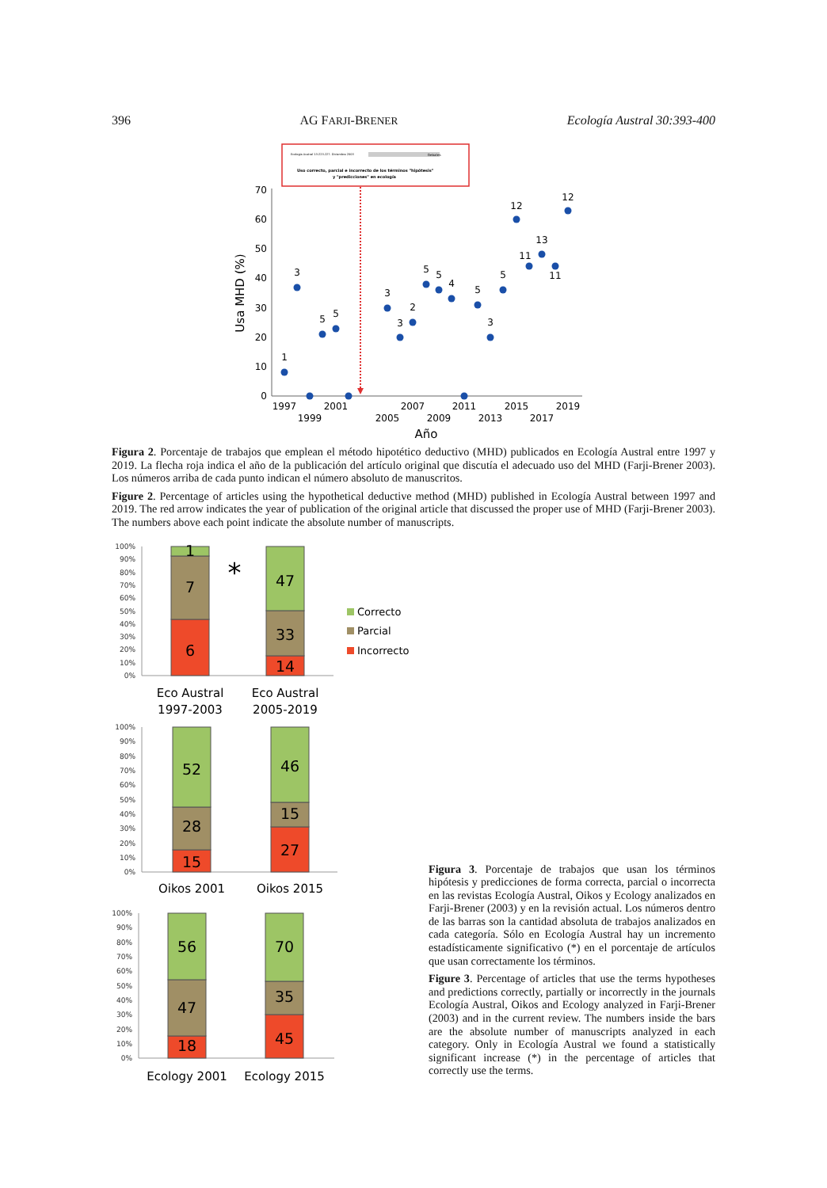396 AG FARJI-BRENER Ecología Austral 30:393-400
Ecología Austral 13:223-227. Diciembre 2003
Debates
Uso correcto, parcial e incorrecto de los términos "hipótesis"
y "predicciones" en ecología
0
10
20
30
40
50
60
70
Usa MHD (%)
1
3
5
5
3
3
2
5
5
4
5
3
5
12
11
13
11
12
1997
1999
2001
2005
2007
2009
2011
2013
2015
2017
2019
Año
Figura 2. Porcentaje de trabajos que emplean el método hipotético deductivo (MHD) publicados en Ecología Austral entre 1997 y 2019. La flecha roja indica el año de la publicación del artículo original que discutía el adecuado uso del MHD (Farji-Brener 2003). Los números arriba de cada punto indican el número absoluto de manuscritos.
Figure 2. Percentage of articles using the hypothetical deductive method (MHD) published in Ecología Austral between 1997 and 2019. The red arrow indicates the year of publication of the original article that discussed the proper use of MHD (Farji-Brener 2003). The numbers above each point indicate the absolute number of manuscripts.
100%
90%
80%
70%
60%
50%
40%
30%
20%
10%
0%
1
7
6
47
33
14
*
Correcto
Parcial
Incorrecto
Eco Austral
1997-2003
Eco Austral
2005-2019
100%
90%
80%
70%
60%
50%
40%
30%
20%
10%
0%
52
28
15
46
15
27
Oikos 2001
Oikos 2015
100%
90%
80%
70%
60%
50%
40%
30%
20%
10%
0%
56
47
18
70
35
45
Ecology 2001
Ecology 2015
Figura 3. Porcentaje de trabajos que usan los términos hipótesis y predicciones de forma correcta, parcial o incorrecta en las revistas Ecología Austral, Oikos y Ecology analizados en Farji-Brener (2003) y en la revisión actual. Los números dentro de las barras son la cantidad absoluta de trabajos analizados en cada categoría. Sólo en Ecología Austral hay un incremento estadísticamente significativo (*) en el porcentaje de artículos que usan correctamente los términos.
Figure 3. Percentage of articles that use the terms hypotheses and predictions correctly, partially or incorrectly in the journals Ecología Austral, Oikos and Ecology analyzed in Farji-Brener (2003) and in the current review. The numbers inside the bars are the absolute number of manuscripts analyzed in each category. Only in Ecología Austral we found a statistically significant increase (*) in the percentage of articles that correctly use the terms.